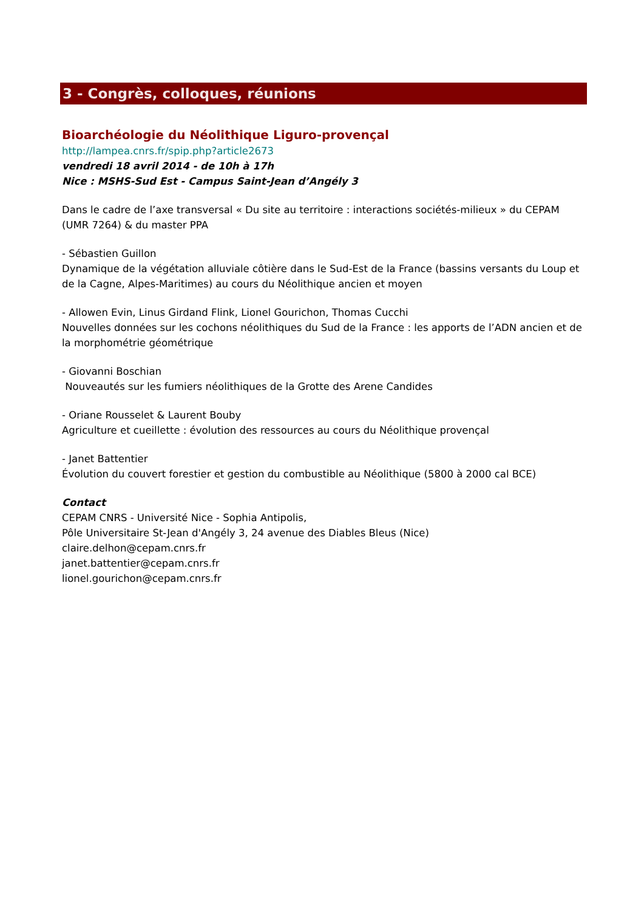3 - Congrès, colloques, réunions
Bioarchéologie du Néolithique Liguro-provençal
http://lampea.cnrs.fr/spip.php?article2673
vendredi 18 avril 2014 - de 10h à 17h
Nice : MSHS-Sud Est - Campus Saint-Jean d’Angély 3
Dans le cadre de l’axe transversal « Du site au territoire : interactions sociétés-milieux » du CEPAM (UMR 7264) & du master PPA
- Sébastien Guillon
Dynamique de la végétation alluviale côtière dans le Sud-Est de la France (bassins versants du Loup et de la Cagne, Alpes-Maritimes) au cours du Néolithique ancien et moyen
- Allowen Evin, Linus Girdand Flink, Lionel Gourichon, Thomas Cucchi
Nouvelles données sur les cochons néolithiques du Sud de la France : les apports de l’ADN ancien et de la morphométrie géométrique
- Giovanni Boschian
Nouveautés sur les fumiers néolithiques de la Grotte des Arene Candides
- Oriane Rousselet & Laurent Bouby
Agriculture et cueillette : évolution des ressources au cours du Néolithique provençal
- Janet Battentier
Évolution du couvert forestier et gestion du combustible au Néolithique (5800 à 2000 cal BCE)
Contact
CEPAM CNRS - Université Nice - Sophia Antipolis,
Pôle Universitaire St-Jean d'Angély 3, 24 avenue des Diables Bleus (Nice)
claire.delhon@cepam.cnrs.fr
janet.battentier@cepam.cnrs.fr
lionel.gourichon@cepam.cnrs.fr